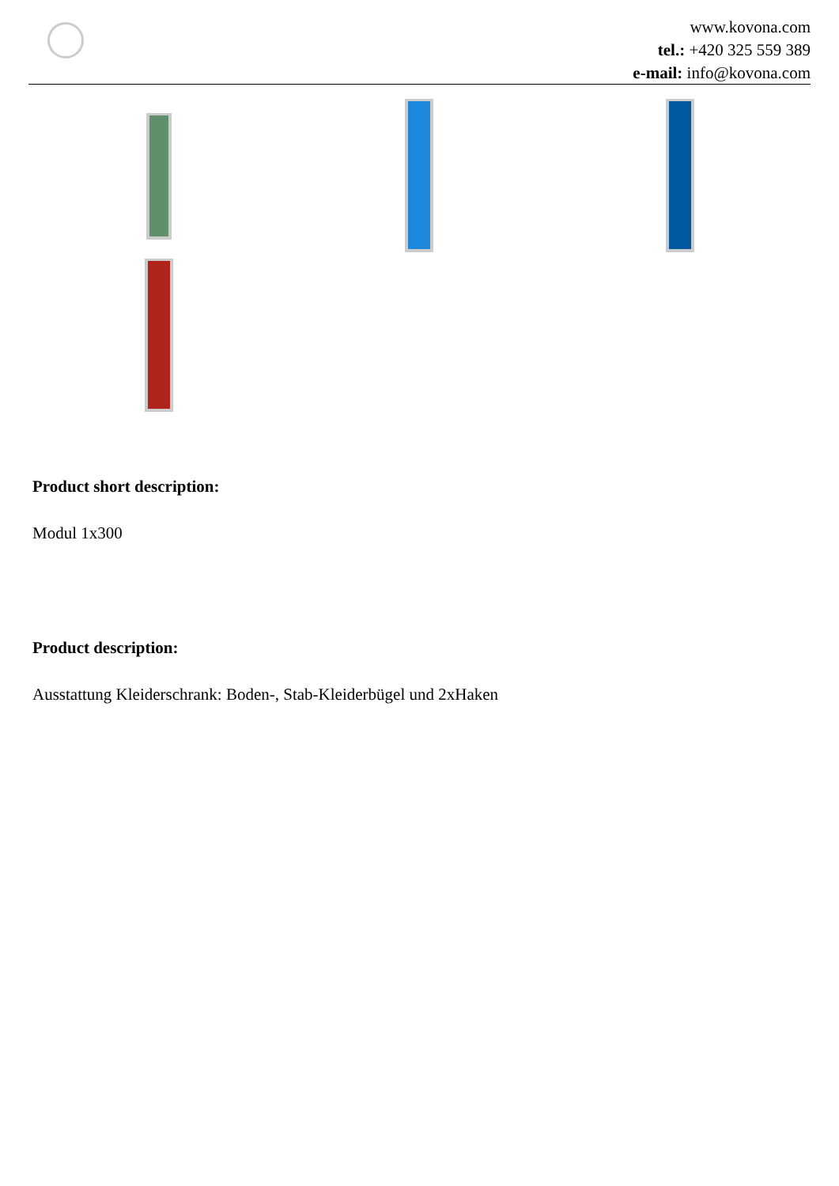www.kovona.com
tel.: +420 325 559 389
e-mail: info@kovona.com
Product short description:
Modul 1x300
Product description:
Ausstattung Kleiderschrank: Boden-, Stab-Kleiderbügel und 2xHaken